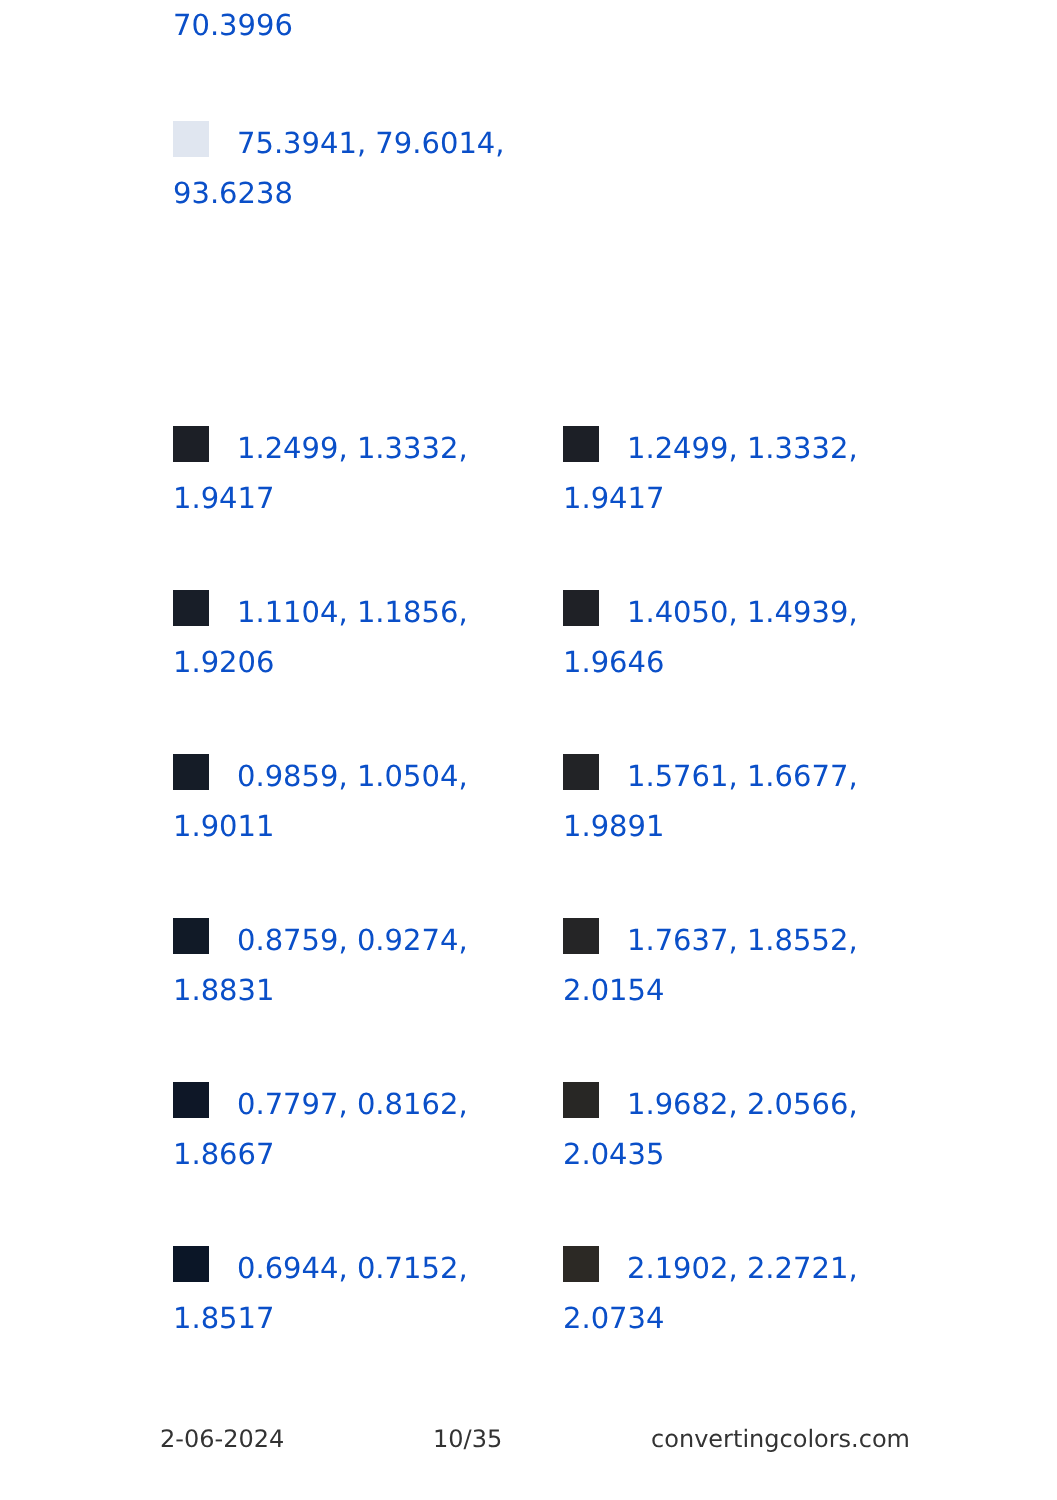70.3996
75.3941, 79.6014, 93.6238
1.2499, 1.3332, 1.9417 1.2499, 1.3332, 1.9417
1.1104, 1.1856, 1.9206 1.4050, 1.4939, 1.9646
0.9859, 1.0504, 1.9011 1.5761, 1.6677, 1.9891
0.8759, 0.9274, 1.8831 1.7637, 1.8552, 2.0154
0.7797, 0.8162, 1.8667 1.9682, 2.0566, 2.0435
0.6944, 0.7152, 1.8517 2.1902, 2.2721, 2.0734
2-06-2024 10/35 convertingcolors.com